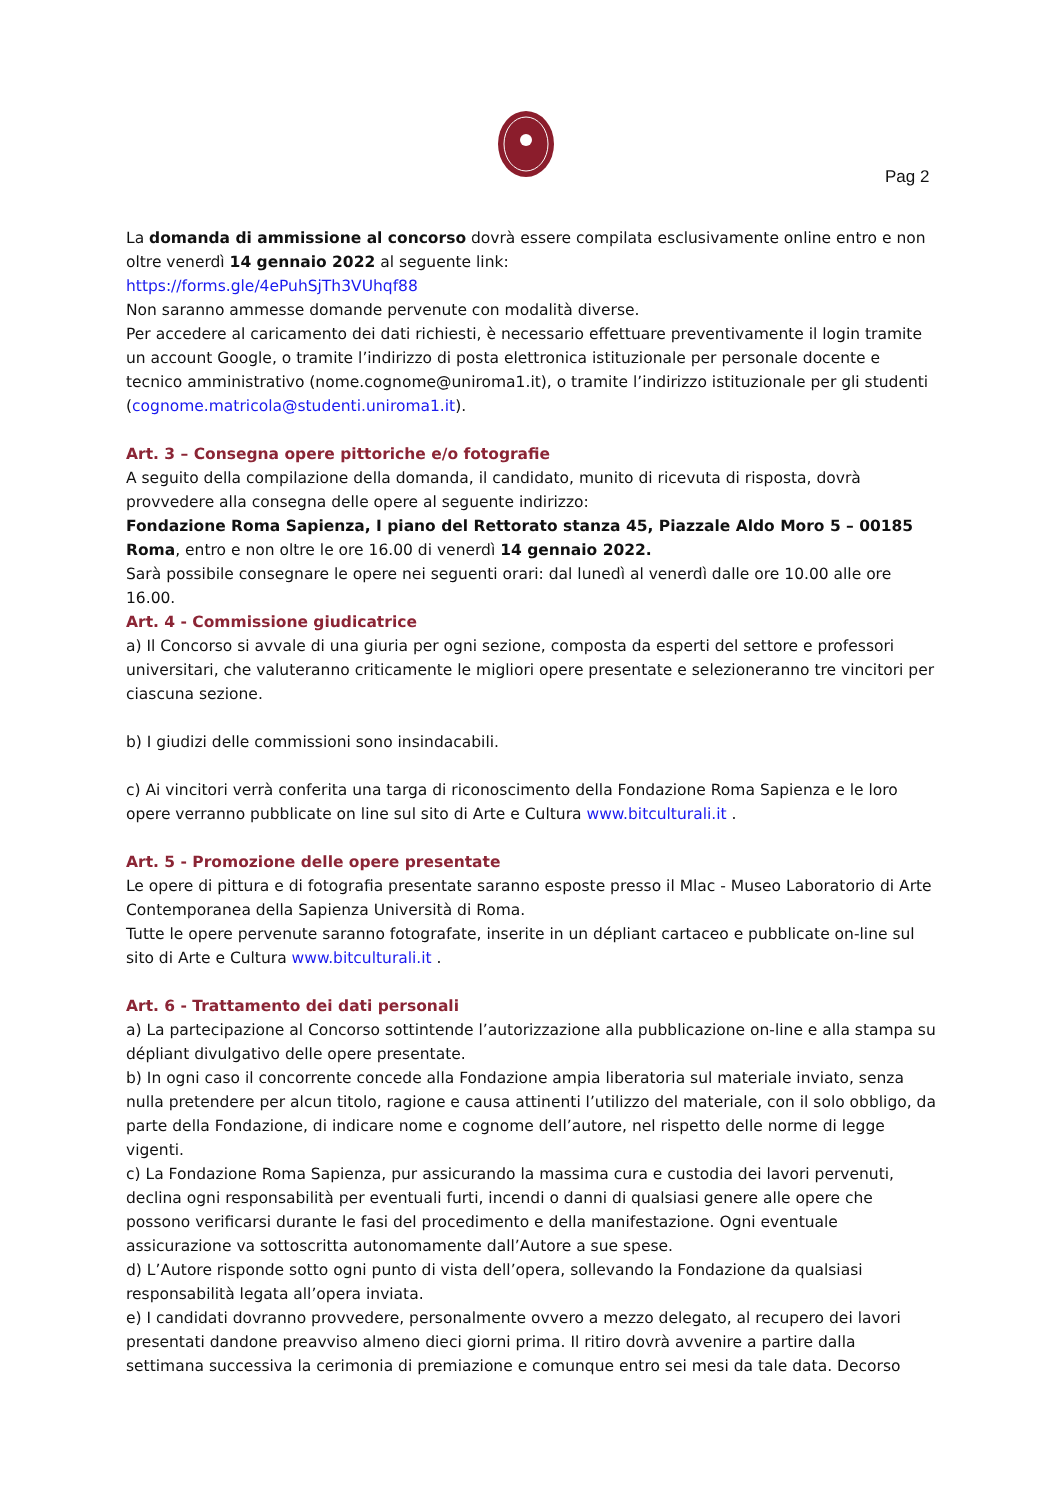Pag 2
La domanda di ammissione al concorso dovrà essere compilata esclusivamente online entro e non oltre venerdì 14 gennaio 2022 al seguente link:
https://forms.gle/4ePuhSjTh3VUhqf88
Non saranno ammesse domande pervenute con modalità diverse.
Per accedere al caricamento dei dati richiesti, è necessario effettuare preventivamente il login tramite un account Google, o tramite l’indirizzo di posta elettronica istituzionale per personale docente e tecnico amministrativo (nome.cognome@uniroma1.it), o tramite l’indirizzo istituzionale per gli studenti (cognome.matricola@studenti.uniroma1.it).
Art. 3 – Consegna opere pittoriche e/o fotografie
A seguito della compilazione della domanda, il candidato, munito di ricevuta di risposta, dovrà provvedere alla consegna delle opere al seguente indirizzo:
Fondazione Roma Sapienza, I piano del Rettorato stanza 45, Piazzale Aldo Moro 5 – 00185 Roma, entro e non oltre le ore 16.00 di venerdì 14 gennaio 2022.
Sarà possibile consegnare le opere nei seguenti orari: dal lunedì al venerdì dalle ore 10.00 alle ore 16.00.
Art. 4 - Commissione giudicatrice
a) Il Concorso si avvale di una giuria per ogni sezione, composta da esperti del settore e professori universitari, che valuteranno criticamente le migliori opere presentate e selezioneranno tre vincitori per ciascuna sezione.
b) I giudizi delle commissioni sono insindacabili.
c) Ai vincitori verrà conferita una targa di riconoscimento della Fondazione Roma Sapienza e le loro opere verranno pubblicate on line sul sito di Arte e Cultura www.bitculturali.it .
Art. 5 - Promozione delle opere presentate
Le opere di pittura e di fotografia presentate saranno esposte presso il Mlac - Museo Laboratorio di Arte Contemporanea della Sapienza Università di Roma.
Tutte le opere pervenute saranno fotografate, inserite in un dépliant cartaceo e pubblicate on-line sul sito di Arte e Cultura www.bitculturali.it .
Art. 6 - Trattamento dei dati personali
a) La partecipazione al Concorso sottintende l’autorizzazione alla pubblicazione on-line e alla stampa su dépliant divulgativo delle opere presentate.
b) In ogni caso il concorrente concede alla Fondazione ampia liberatoria sul materiale inviato, senza nulla pretendere per alcun titolo, ragione e causa attinenti l’utilizzo del materiale, con il solo obbligo, da parte della Fondazione, di indicare nome e cognome dell’autore, nel rispetto delle norme di legge vigenti.
c) La Fondazione Roma Sapienza, pur assicurando la massima cura e custodia dei lavori pervenuti, declina ogni responsabilità per eventuali furti, incendi o danni di qualsiasi genere alle opere che possono verificarsi durante le fasi del procedimento e della manifestazione. Ogni eventuale assicurazione va sottoscritta autonomamente dall’Autore a sue spese.
d) L’Autore risponde sotto ogni punto di vista dell’opera, sollevando la Fondazione da qualsiasi responsabilità legata all’opera inviata.
e) I candidati dovranno provvedere, personalmente ovvero a mezzo delegato, al recupero dei lavori presentati dandone preavviso almeno dieci giorni prima. Il ritiro dovrà avvenire a partire dalla settimana successiva la cerimonia di premiazione e comunque entro sei mesi da tale data. Decorso